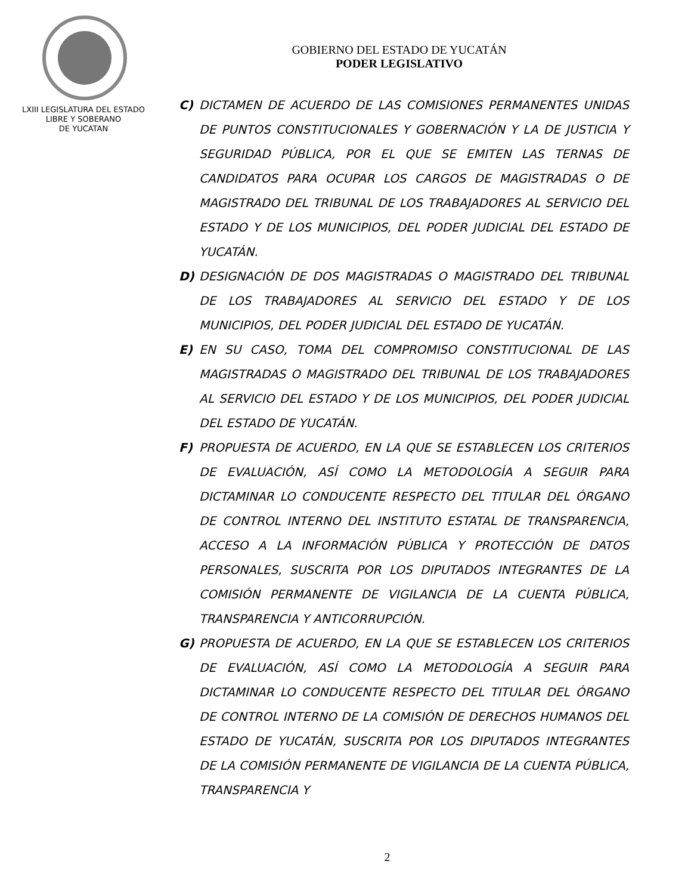GOBIERNO DEL ESTADO DE YUCATÁN
PODER LEGISLATIVO
LXIII LEGISLATURA DEL ESTADO
LIBRE Y SOBERANO
DE YUCATAN
C) DICTAMEN DE ACUERDO DE LAS COMISIONES PERMANENTES UNIDAS DE PUNTOS CONSTITUCIONALES Y GOBERNACIÓN Y LA DE JUSTICIA Y SEGURIDAD PÚBLICA, POR EL QUE SE EMITEN LAS TERNAS DE CANDIDATOS PARA OCUPAR LOS CARGOS DE MAGISTRADAS O DE MAGISTRADO DEL TRIBUNAL DE LOS TRABAJADORES AL SERVICIO DEL ESTADO Y DE LOS MUNICIPIOS, DEL PODER JUDICIAL DEL ESTADO DE YUCATÁN.
D) DESIGNACIÓN DE DOS MAGISTRADAS O MAGISTRADO DEL TRIBUNAL DE LOS TRABAJADORES AL SERVICIO DEL ESTADO Y DE LOS MUNICIPIOS, DEL PODER JUDICIAL DEL ESTADO DE YUCATÁN.
E) EN SU CASO, TOMA DEL COMPROMISO CONSTITUCIONAL DE LAS MAGISTRADAS O MAGISTRADO DEL TRIBUNAL DE LOS TRABAJADORES AL SERVICIO DEL ESTADO Y DE LOS MUNICIPIOS, DEL PODER JUDICIAL DEL ESTADO DE YUCATÁN.
F) PROPUESTA DE ACUERDO, EN LA QUE SE ESTABLECEN LOS CRITERIOS DE EVALUACIÓN, ASÍ COMO LA METODOLOGÍA A SEGUIR PARA DICTAMINAR LO CONDUCENTE RESPECTO DEL TITULAR DEL ÓRGANO DE CONTROL INTERNO DEL INSTITUTO ESTATAL DE TRANSPARENCIA, ACCESO A LA INFORMACIÓN PÚBLICA Y PROTECCIÓN DE DATOS PERSONALES, SUSCRITA POR LOS DIPUTADOS INTEGRANTES DE LA COMISIÓN PERMANENTE DE VIGILANCIA DE LA CUENTA PÚBLICA, TRANSPARENCIA Y ANTICORRUPCIÓN.
G) PROPUESTA DE ACUERDO, EN LA QUE SE ESTABLECEN LOS CRITERIOS DE EVALUACIÓN, ASÍ COMO LA METODOLOGÍA A SEGUIR PARA DICTAMINAR LO CONDUCENTE RESPECTO DEL TITULAR DEL ÓRGANO DE CONTROL INTERNO DE LA COMISIÓN DE DERECHOS HUMANOS DEL ESTADO DE YUCATÁN, SUSCRITA POR LOS DIPUTADOS INTEGRANTES DE LA COMISIÓN PERMANENTE DE VIGILANCIA DE LA CUENTA PÚBLICA, TRANSPARENCIA Y
2